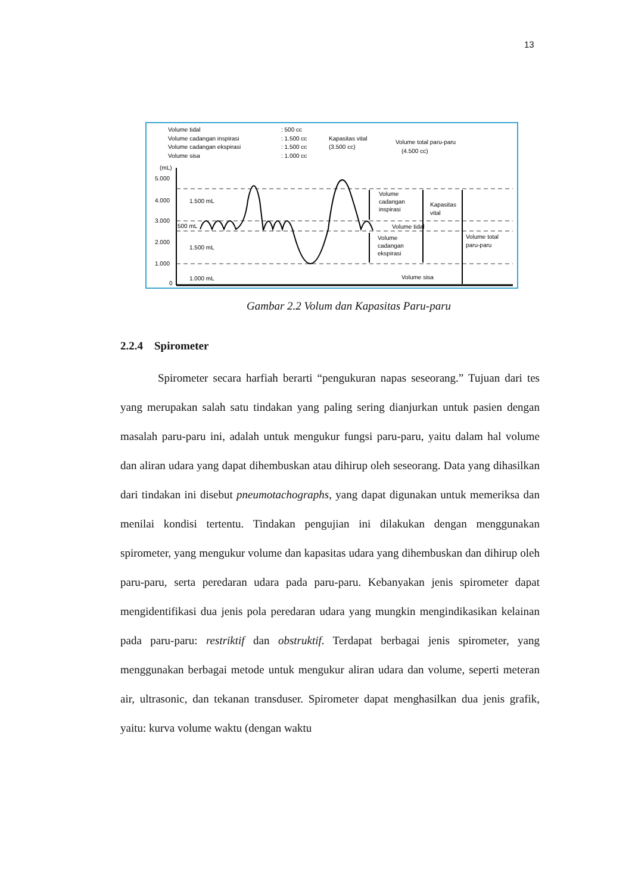13
Volume tidal
Volume cadangan inspirasi
Volume cadangan ekspirasi
Volume sisa
: 500 cc
: 1.500 cc
: 1.500 cc
: 1.000 cc
Kapasitas vital
(3.500 cc)
Volume total paru-paru
(4.500 cc)
(mL)
5.000
4.000
3.000
2.000
1.000
0
1.500 mL
500 mL
1.500 mL
1.000 mL
Volume
cadangan
inspirasi
Volume tidal
Volume
cadangan
ekspirasi
Volume sisa
Kapasitas
vital
Volume total
paru-paru
Gambar 2.2 Volum dan Kapasitas Paru-paru
2.2.4 Spirometer
Spirometer secara harfiah berarti “pengukuran napas seseorang.” Tujuan dari tes yang merupakan salah satu tindakan yang paling sering dianjurkan untuk pasien dengan masalah paru-paru ini, adalah untuk mengukur fungsi paru-paru, yaitu dalam hal volume dan aliran udara yang dapat dihembuskan atau dihirup oleh seseorang. Data yang dihasilkan dari tindakan ini disebut pneumotachographs, yang dapat digunakan untuk memeriksa dan menilai kondisi tertentu. Tindakan pengujian ini dilakukan dengan menggunakan spirometer, yang mengukur volume dan kapasitas udara yang dihembuskan dan dihirup oleh paru-paru, serta peredaran udara pada paru-paru. Kebanyakan jenis spirometer dapat mengidentifikasi dua jenis pola peredaran udara yang mungkin mengindikasikan kelainan pada paru-paru: restriktif dan obstruktif. Terdapat berbagai jenis spirometer, yang menggunakan berbagai metode untuk mengukur aliran udara dan volume, seperti meteran air, ultrasonic, dan tekanan transduser. Spirometer dapat menghasilkan dua jenis grafik, yaitu: kurva volume waktu (dengan waktu